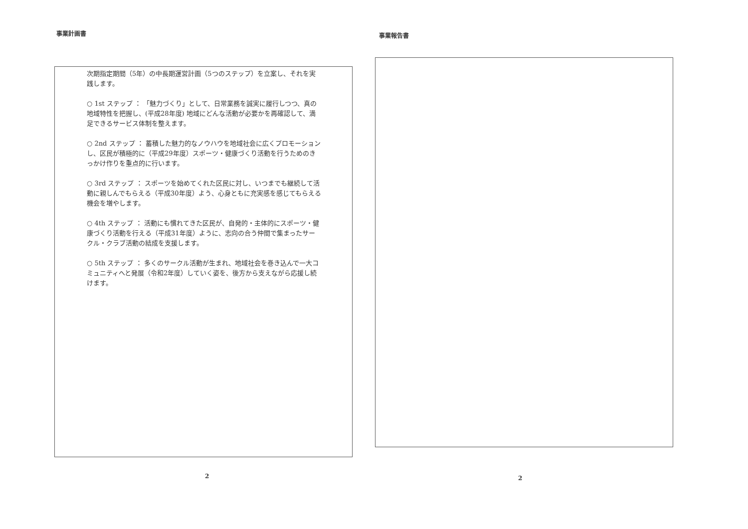事業計画書
次期指定期間（5年）の中長期運営計画（5つのステップ）を立案し、それを実践します。
○ 1st ステップ ： 「魅力づくり」として、日常業務を誠実に履行しつつ、真の地域特性を把握し、(平成28年度) 地域にどんな活動が必要かを再確認して、満足できるサービス体制を整えます。
○ 2nd ステップ ： 蓄積した魅力的なノウハウを地域社会に広くプロモーションし、区民が積極的に（平成29年度）スポーツ・健康づくり活動を行うためのきっかけ作りを重点的に行います。
○ 3rd ステップ ： スポーツを始めてくれた区民に対し、いつまでも継続して活動に親しんでもらえる（平成30年度）よう、心身ともに充実感を感じてもらえる機会を増やします。
○ 4th ステップ ： 活動にも慣れてきた区民が、自発的・主体的にスポーツ・健康づくり活動を行える（平成31年度）ように、志向の合う仲間で集まったサークル・クラブ活動の結成を支援します。
○ 5th ステップ ： 多くのサークル活動が生まれ、地域社会を巻き込んで一大コミュニティへと発展（令和2年度）していく姿を、後方から支えながら応援し続けます。
2
事業報告書
2